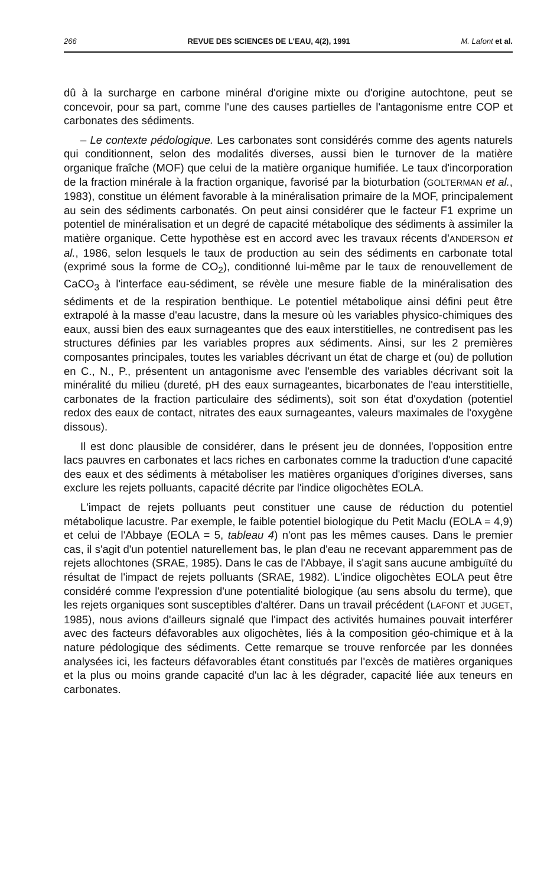266 REVUE DES SCIENCES DE L'EAU, 4(2), 1991 M. Lafont et al.
dû à la surcharge en carbone minéral d'origine mixte ou d'origine autochtone, peut se concevoir, pour sa part, comme l'une des causes partielles de l'antagonisme entre COP et carbonates des sédiments.
– Le contexte pédologique. Les carbonates sont considérés comme des agents naturels qui conditionnent, selon des modalités diverses, aussi bien le turnover de la matière organique fraîche (MOF) que celui de la matière organique humifiée. Le taux d'incorporation de la fraction minérale à la fraction organique, favorisé par la bioturbation (GOLTERMAN et al., 1983), constitue un élément favorable à la minéralisation primaire de la MOF, principalement au sein des sédiments carbonatés. On peut ainsi considérer que le facteur F1 exprime un potentiel de minéralisation et un degré de capacité métabolique des sédiments à assimiler la matière organique. Cette hypothèse est en accord avec les travaux récents d'ANDERSON et al., 1986, selon lesquels le taux de production au sein des sédiments en carbonate total (exprimé sous la forme de CO<sub>2</sub>), conditionné lui-même par le taux de renouvellement de CaCO<sub>3</sub> à l'interface eau-sédiment, se révèle une mesure fiable de la minéralisation des sédiments et de la respiration benthique. Le potentiel métabolique ainsi défini peut être extrapolé à la masse d'eau lacustre, dans la mesure où les variables physico-chimiques des eaux, aussi bien des eaux surnageantes que des eaux interstitielles, ne contredisent pas les structures définies par les variables propres aux sédiments. Ainsi, sur les 2 premières composantes principales, toutes les variables décrivant un état de charge et (ou) de pollution en C., N., P., présentent un antagonisme avec l'ensemble des variables décrivant soit la minéralité du milieu (dureté, pH des eaux surnageantes, bicarbonates de l'eau interstitielle, carbonates de la fraction particulaire des sédiments), soit son état d'oxydation (potentiel redox des eaux de contact, nitrates des eaux surnageantes, valeurs maximales de l'oxygène dissous).
Il est donc plausible de considérer, dans le présent jeu de données, l'opposition entre lacs pauvres en carbonates et lacs riches en carbonates comme la traduction d'une capacité des eaux et des sédiments à métaboliser les matières organiques d'origines diverses, sans exclure les rejets polluants, capacité décrite par l'indice oligochètes EOLA.
L'impact de rejets polluants peut constituer une cause de réduction du potentiel métabolique lacustre. Par exemple, le faible potentiel biologique du Petit Maclu (EOLA = 4,9) et celui de l'Abbaye (EOLA = 5, tableau 4) n'ont pas les mêmes causes. Dans le premier cas, il s'agit d'un potentiel naturellement bas, le plan d'eau ne recevant apparemment pas de rejets allochtones (SRAE, 1985). Dans le cas de l'Abbaye, il s'agit sans aucune ambiguïté du résultat de l'impact de rejets polluants (SRAE, 1982). L'indice oligochètes EOLA peut être considéré comme l'expression d'une potentialité biologique (au sens absolu du terme), que les rejets organiques sont susceptibles d'altérer. Dans un travail précédent (LAFONT et JUGET, 1985), nous avions d'ailleurs signalé que l'impact des activités humaines pouvait interférer avec des facteurs défavorables aux oligochètes, liés à la composition géo-chimique et à la nature pédologique des sédiments. Cette remarque se trouve renforcée par les données analysées ici, les facteurs défavorables étant constitués par l'excès de matières organiques et la plus ou moins grande capacité d'un lac à les dégrader, capacité liée aux teneurs en carbonates.